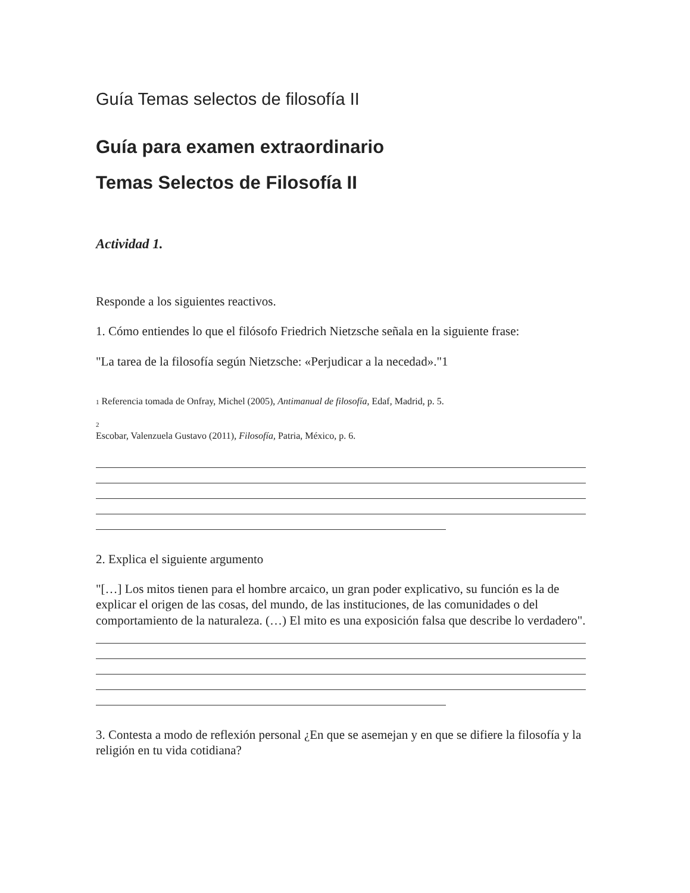Guía Temas selectos de filosofía II
Guía para examen extraordinario
Temas Selectos de Filosofía II
Actividad 1.
Responde a los siguientes reactivos.
1. Cómo entiendes lo que el filósofo Friedrich Nietzsche señala en la siguiente frase:
"La tarea de la filosofía según Nietzsche: «Perjudicar a la necedad»."1
1 Referencia tomada de Onfray, Michel (2005), Antimanual de filosofía, Edaf, Madrid, p. 5.
2
Escobar, Valenzuela Gustavo (2011), Filosofía, Patria, México, p. 6.
2. Explica el siguiente argumento
"[…] Los mitos tienen para el hombre arcaico, un gran poder explicativo, su función es la de explicar el origen de las cosas, del mundo, de las instituciones, de las comunidades o del comportamiento de la naturaleza. (…) El mito es una exposición falsa que describe lo verdadero".
3. Contesta a modo de reflexión personal ¿En que se asemejan y en que se difiere la filosofía y la religión en tu vida cotidiana?